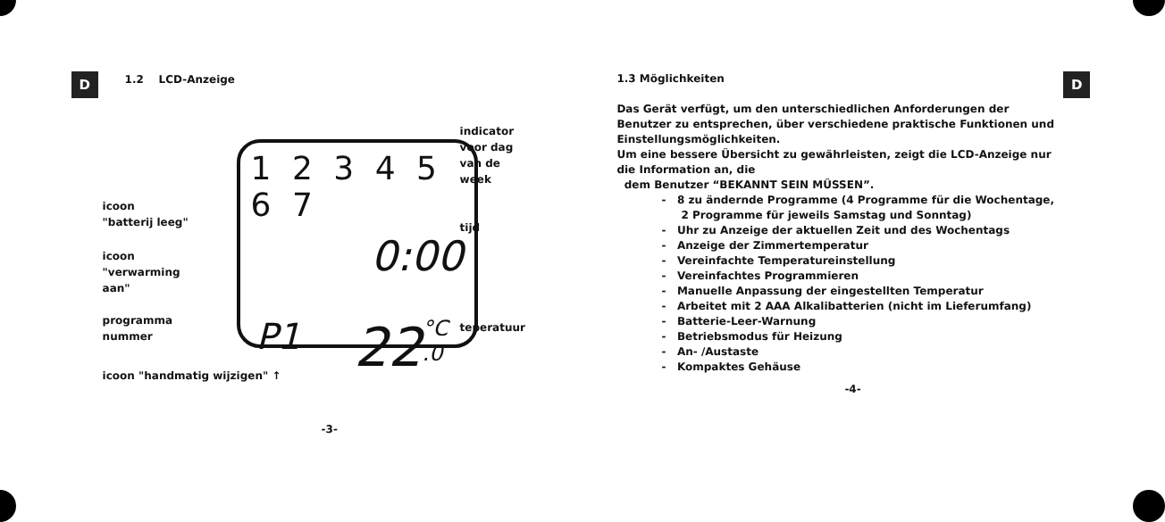D
1.2 LCD-Anzeige
1 2 3 4 5 6 7
0:00
P1 22 °C .0
indicator
voor dag
van de week
tijd
teperatuur
icoon
"batterij leeg"
icoon
"verwarming
aan"
programma
nummer
icoon "handmatig wijzigen" ↑
-3-
1.3 Möglichkeiten
Das Gerät verfügt, um den unterschiedlichen Anforderungen der Benutzer zu entsprechen, über verschiedene praktische Funktionen und Einstellungsmöglichkeiten.
Um eine bessere Übersicht zu gewährleisten, zeigt die LCD-Anzeige nur die Information an, die
dem Benutzer “BEKANNT SEIN MÜSSEN”.
- 8 zu ändernde Programme (4 Programme für die Wochentage, 2 Programme für jeweils Samstag und Sonntag)
- Uhr zu Anzeige der aktuellen Zeit und des Wochentags
- Anzeige der Zimmertemperatur
- Vereinfachte Temperatureinstellung
- Vereinfachtes Programmieren
- Manuelle Anpassung der eingestellten Temperatur
- Arbeitet mit 2 AAA Alkalibatterien (nicht im Lieferumfang)
- Batterie-Leer-Warnung
- Betriebsmodus für Heizung
- An- /Austaste
- Kompaktes Gehäuse
-4-
D